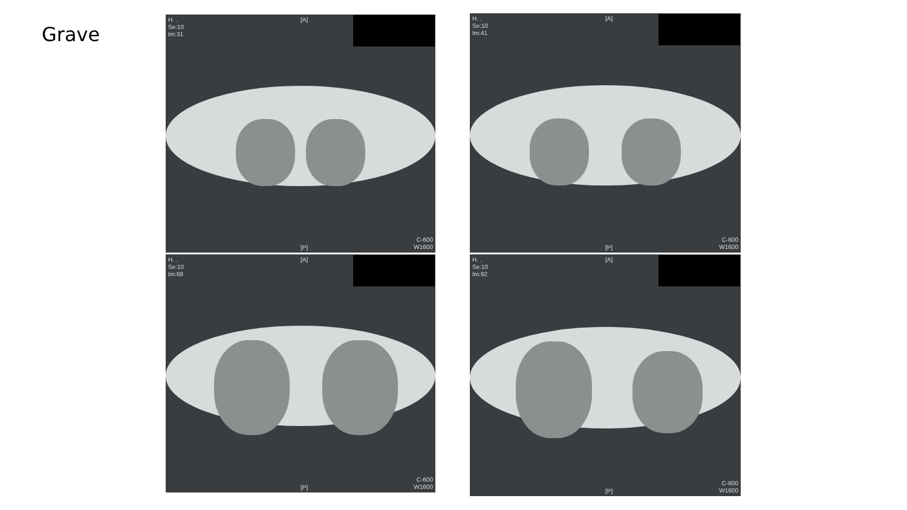Grave
H. .
Se:10
Im:31
[A]
[R]
[L]
C-600
W1600
[P]
H. .
Se:10
Im:41
[A]
[R]
[L]
C-600
W1600
[P]
H. .
Se:10
Im:68
[A]
[R]
[L]
C-600
W1600
[P]
H. .
Se:10
Im:92
[A]
[R]
[L]
C-600
W1600
[P]